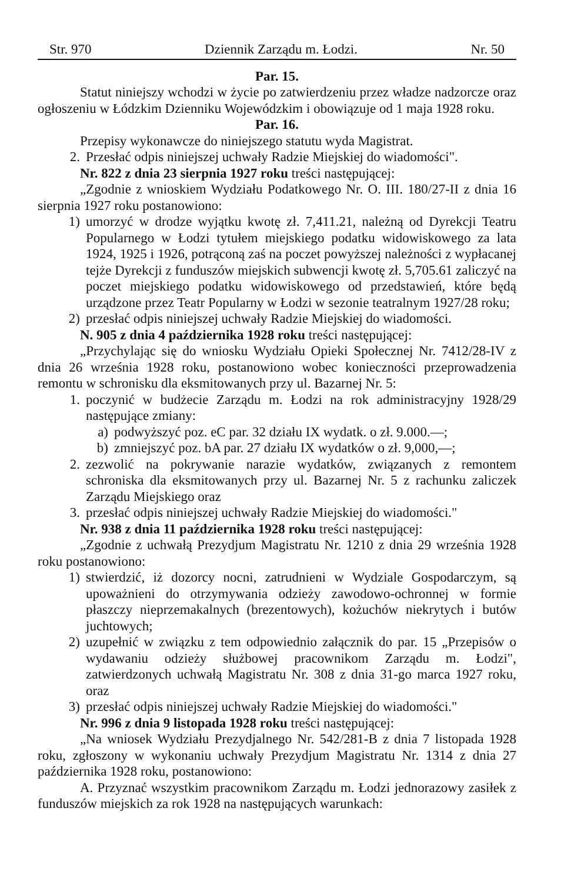Str. 970 Dziennik Zarządu m. Łodzi. Nr. 50
Par. 15.
Statut niniejszy wchodzi w życie po zatwierdzeniu przez władze nadzorcze oraz ogłoszeniu w Łódzkim Dzienniku Wojewódzkim i obowiązuje od 1 maja 1928 roku.
Par. 16.
Przepisy wykonawcze do niniejszego statutu wyda Magistrat.
2. Przesłać odpis niniejszej uchwały Radzie Miejskiej do wiadomości".
Nr. 822 z dnia 23 sierpnia 1927 roku treści następującej:
„Zgodnie z wnioskiem Wydziału Podatkowego Nr. O. III. 180/27-II z dnia 16 sierpnia 1927 roku postanowiono:
1) umorzyć w drodze wyjątku kwotę zł. 7,411.21, należną od Dyrekcji Teatru Popularnego w Łodzi tytułem miejskiego podatku widowiskowego za lata 1924, 1925 i 1926, potrąconą zaś na poczet powyższej należności z wypłacanej tejże Dyrekcji z funduszów miejskich subwencji kwotę zł. 5,705.61 zaliczyć na poczet miejskiego podatku widowiskowego od przedstawień, które będą urządzone przez Teatr Popularny w Łodzi w sezonie teatralnym 1927/28 roku;
2) przesłać odpis niniejszej uchwały Radzie Miejskiej do wiadomości.
N. 905 z dnia 4 października 1928 roku treści następującej:
„Przychylając się do wniosku Wydziału Opieki Społecznej Nr. 7412/28-IV z dnia 26 września 1928 roku, postanowiono wobec konieczności przeprowadzenia remontu w schronisku dla eksmitowanych przy ul. Bazarnej Nr. 5:
1. poczynić w budżecie Zarządu m. Łodzi na rok administracyjny 1928/29 następujące zmiany:
a) podwyższyć poz. eC par. 32 działu IX wydatk. o zł. 9.000.—;
b) zmniejszyć poz. bA par. 27 działu IX wydatków o zł. 9,000,—;
2. zezwolić na pokrywanie narazie wydatków, związanych z remontem schroniska dla eksmitowanych przy ul. Bazarnej Nr. 5 z rachunku zaliczek Zarządu Miejskiego oraz
3. przesłać odpis niniejszej uchwały Radzie Miejskiej do wiadomości."
Nr. 938 z dnia 11 października 1928 roku treści następującej:
„Zgodnie z uchwałą Prezydjum Magistratu Nr. 1210 z dnia 29 września 1928 roku postanowiono:
1) stwierdzić, iż dozorcy nocni, zatrudnieni w Wydziale Gospodarczym, są upoważnieni do otrzymywania odzieży zawodowo-ochronnej w formie płaszczy nieprzemakalnych (brezentowych), kożuchów niekrytych i butów juchtowych;
2) uzupełnić w związku z tem odpowiednio załącznik do par. 15 „Przepisów o wydawaniu odzieży służbowej pracownikom Zarządu m. Łodzi", zatwierdzonych uchwałą Magistratu Nr. 308 z dnia 31-go marca 1927 roku, oraz
3) przesłać odpis niniejszej uchwały Radzie Miejskiej do wiadomości."
Nr. 996 z dnia 9 listopada 1928 roku treści następującej:
„Na wniosek Wydziału Prezydjalnego Nr. 542/281-B z dnia 7 listopada 1928 roku, zgłoszony w wykonaniu uchwały Prezydjum Magistratu Nr. 1314 z dnia 27 października 1928 roku, postanowiono:
A. Przyznać wszystkim pracownikom Zarządu m. Łodzi jednorazowy zasiłek z funduszów miejskich za rok 1928 na następujących warunkach: